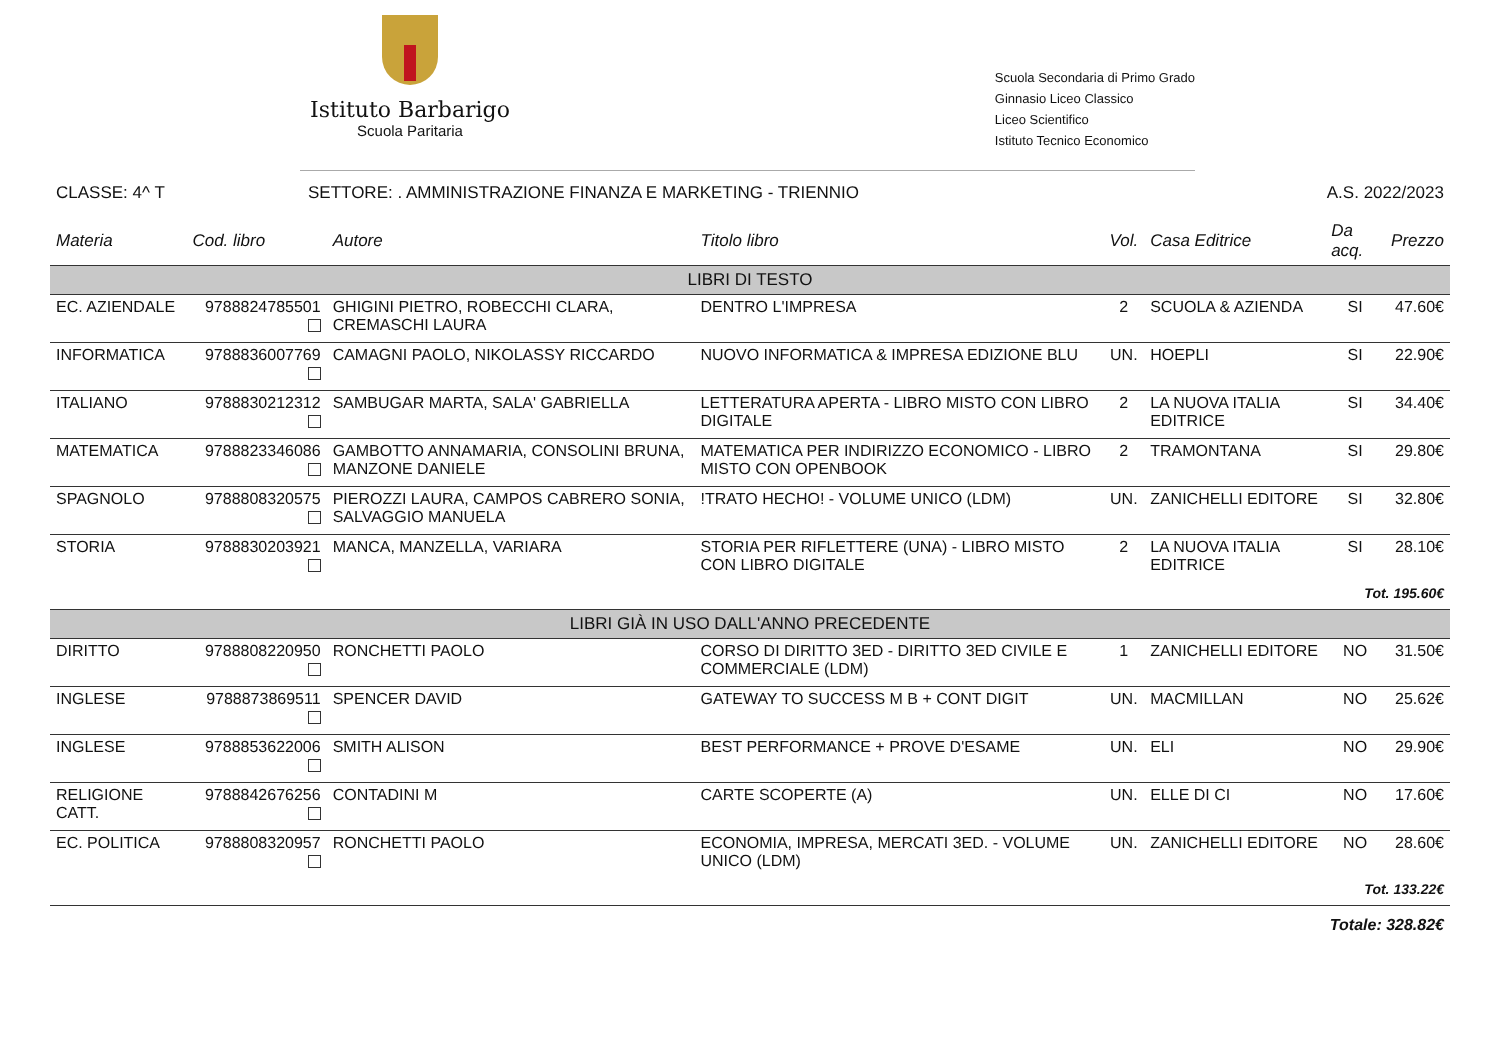Istituto Barbarigo
Scuola Paritaria
Scuola Secondaria di Primo Grado
Ginnasio Liceo Classico
Liceo Scientifico
Istituto Tecnico Economico
CLASSE: 4^ T SETTORE: . AMMINISTRAZIONE FINANZA E MARKETING - TRIENNIO A.S. 2022/2023
| Materia | Cod. libro | Autore | Titolo libro | Vol. | Casa Editrice | Da acq. | Prezzo |
| --- | --- | --- | --- | --- | --- | --- | --- |
| LIBRI DI TESTO | | | | | | | |
| EC. AZIENDALE | 9788824785501 | GHIGINI PIETRO, ROBECCHI CLARA, CREMASCHI LAURA | DENTRO L'IMPRESA | 2 | SCUOLA & AZIENDA | SI | 47.60€ |
| INFORMATICA | 9788836007769 | CAMAGNI PAOLO, NIKOLASSY RICCARDO | NUOVO INFORMATICA & IMPRESA EDIZIONE BLU | UN. | HOEPLI | SI | 22.90€ |
| ITALIANO | 9788830212312 | SAMBUGAR MARTA, SALA' GABRIELLA | LETTERATURA APERTA - LIBRO MISTO CON LIBRO DIGITALE | 2 | LA NUOVA ITALIA EDITRICE | SI | 34.40€ |
| MATEMATICA | 9788823346086 | GAMBOTTO ANNAMARIA, CONSOLINI BRUNA, MANZONE DANIELE | MATEMATICA PER INDIRIZZO ECONOMICO - LIBRO MISTO CON OPENBOOK | 2 | TRAMONTANA | SI | 29.80€ |
| SPAGNOLO | 9788808320575 | PIEROZZI LAURA, CAMPOS CABRERO SONIA, SALVAGGIO MANUELA | !TRATO HECHO! - VOLUME UNICO (LDM) | UN. | ZANICHELLI EDITORE | SI | 32.80€ |
| STORIA | 9788830203921 | MANCA, MANZELLA, VARIARA | STORIA PER RIFLETTERE (UNA) - LIBRO MISTO CON LIBRO DIGITALE | 2 | LA NUOVA ITALIA EDITRICE | SI | 28.10€ |
| Tot. 195.60€ | | | | | | | |
| LIBRI GIÀ IN USO DALL'ANNO PRECEDENTE | | | | | | | |
| DIRITTO | 9788808220950 | RONCHETTI PAOLO | CORSO DI DIRITTO 3ED - DIRITTO 3ED CIVILE E COMMERCIALE (LDM) | 1 | ZANICHELLI EDITORE | NO | 31.50€ |
| INGLESE | 9788873869511 | SPENCER DAVID | GATEWAY TO SUCCESS M B + CONT DIGIT | UN. | MACMILLAN | NO | 25.62€ |
| INGLESE | 9788853622006 | SMITH ALISON | BEST PERFORMANCE + PROVE D'ESAME | UN. | ELI | NO | 29.90€ |
| RELIGIONE CATT. | 9788842676256 | CONTADINI M | CARTE SCOPERTE (A) | UN. | ELLE DI CI | NO | 17.60€ |
| EC. POLITICA | 9788808320957 | RONCHETTI PAOLO | ECONOMIA, IMPRESA, MERCATI 3ED. - VOLUME UNICO (LDM) | UN. | ZANICHELLI EDITORE | NO | 28.60€ |
| Tot. 133.22€ | | | | | | | |
| Totale: 328.82€ | | | | | | | |